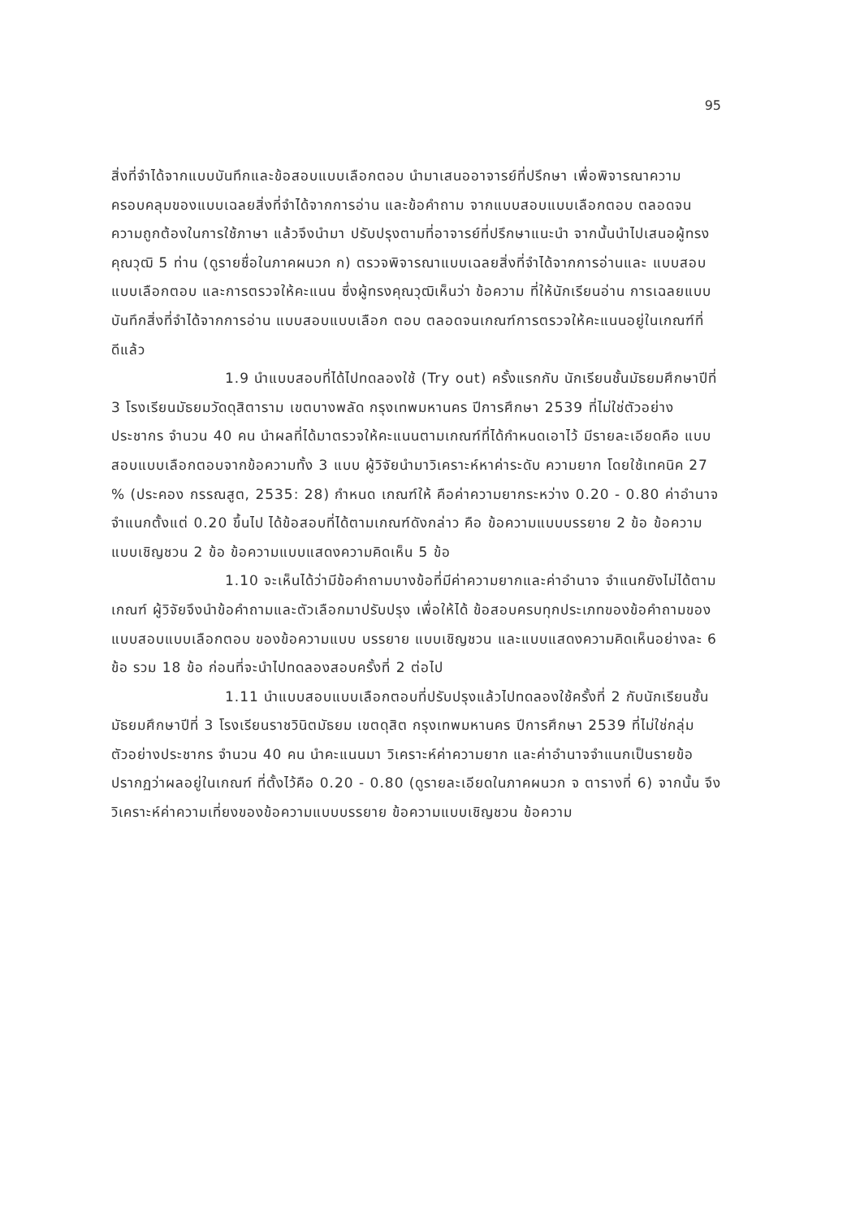95
สิ่งที่จำได้จากแบบบันทึกและข้อสอบแบบเลือกตอบ นำมาเสนออาจารย์ที่ปรึกษา เพื่อพิจารณาความครอบคลุมของแบบเฉลยสิ่งที่จำได้จากการอ่าน และข้อคำถาม จากแบบสอบแบบเลือกตอบ ตลอดจนความถูกต้องในการใช้ภาษา แล้วจึงนำมา ปรับปรุงตามที่อาจารย์ที่ปรึกษาแนะนำ จากนั้นนำไปเสนอผู้ทรงคุณวุฒิ 5 ท่าน (ดูรายชื่อในภาคผนวก ก) ตรวจพิจารณาแบบเฉลยสิ่งที่จำได้จากการอ่านและ แบบสอบแบบเลือกตอบ และการตรวจให้คะแนน ซึ่งผู้ทรงคุณวุฒิเห็นว่า ข้อความ ที่ให้นักเรียนอ่าน การเฉลยแบบบันทึกสิ่งที่จำได้จากการอ่าน แบบสอบแบบเลือก ตอบ ตลอดจนเกณฑ์การตรวจให้คะแนนอยู่ในเกณฑ์ที่ดีแล้ว
1.9 นำแบบสอบที่ได้ไปทดลองใช้ (Try out) ครั้งแรกกับ นักเรียนชั้นมัธยมศึกษาปีที่ 3 โรงเรียนมัธยมวัดดุสิตาราม เขตบางพลัด กรุงเทพมหานคร ปีการศึกษา 2539 ที่ไม่ใช่ตัวอย่างประชากร จำนวน 40 คน นำผลที่ได้มาตรวจให้คะแนนตามเกณฑ์ที่ได้กำหนดเอาไว้ มีรายละเอียดคือ แบบสอบแบบเลือกตอบจากข้อความทั้ง 3 แบบ ผู้วิจัยนำมาวิเคราะห์หาค่าระดับ ความยาก โดยใช้เทคนิค 27 % (ประคอง กรรณสูต, 2535: 28) กำหนด เกณฑ์ให้ คือค่าความยากระหว่าง 0.20 - 0.80 ค่าอำนาจจำแนกตั้งแต่ 0.20 ขึ้นไป ได้ข้อสอบที่ได้ตามเกณฑ์ดังกล่าว คือ ข้อความแบบบรรยาย 2 ข้อ ข้อความ แบบเชิญชวน 2 ข้อ ข้อความแบบแสดงความคิดเห็น 5 ข้อ
1.10 จะเห็นได้ว่ามีข้อคำถามบางข้อที่มีค่าความยากและค่าอำนาจ จำแนกยังไม่ได้ตามเกณฑ์ ผู้วิจัยจึงนำข้อคำถามและตัวเลือกมาปรับปรุง เพื่อให้ได้ ข้อสอบครบทุกประเภทของข้อคำถามของแบบสอบแบบเลือกตอบ ของข้อความแบบ บรรยาย แบบเชิญชวน และแบบแสดงความคิดเห็นอย่างละ 6 ข้อ รวม 18 ข้อ ก่อนที่จะนำไปทดลองสอบครั้งที่ 2 ต่อไป
1.11 นำแบบสอบแบบเลือกตอบที่ปรับปรุงแล้วไปทดลองใช้ครั้งที่ 2 กับนักเรียนชั้นมัธยมศึกษาปีที่ 3 โรงเรียนราชวินิตมัธยม เขตดุสิต กรุงเทพมหานคร ปีการศึกษา 2539 ที่ไม่ใช่กลุ่มตัวอย่างประชากร จำนวน 40 คน นำคะแนนมา วิเคราะห์ค่าความยาก และค่าอำนาจจำแนกเป็นรายข้อ ปรากฏว่าผลอยู่ในเกณฑ์ ที่ตั้งไว้คือ 0.20 - 0.80 (ดูรายละเอียดในภาคผนวก จ ตารางที่ 6) จากนั้น จึงวิเคราะห์ค่าความเที่ยงของข้อความแบบบรรยาย ข้อความแบบเชิญชวน ข้อความ